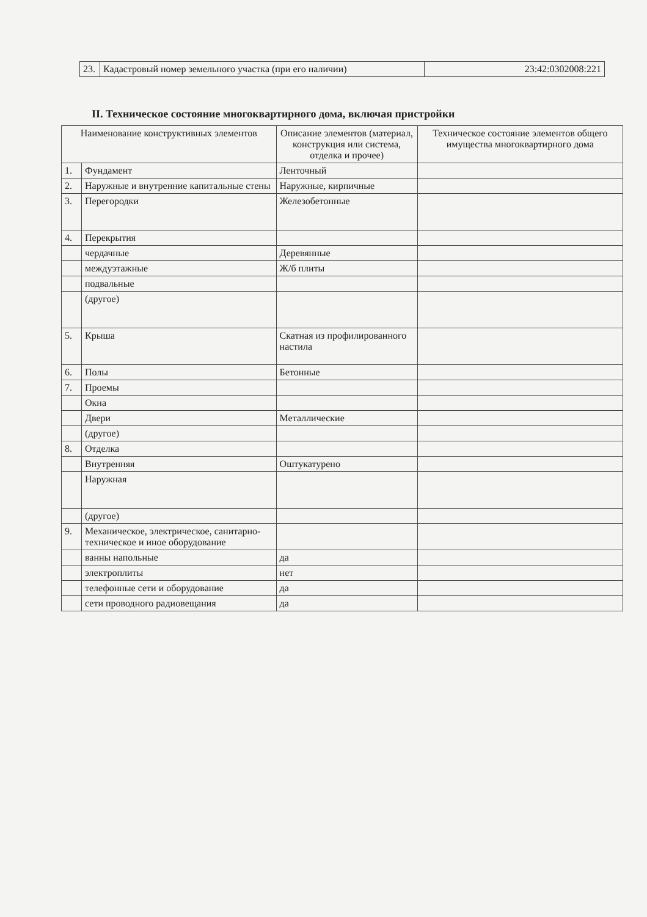| 23. | Кадастровый номер земельного участка (при его наличии) | 23:42:0302008:221 |
II. Техническое состояние многоквартирного дома, включая пристройки
| Наименование конструктивных элементов | | Описание элементов (материал, конструкция или система, отделка и прочее) | Техническое состояние элементов общего имущества многоквартирного дома |
| --- | --- | --- | --- |
| 1. | Фундамент | Ленточный | |
| 2. | Наружные и внутренние капитальные стены | Наружные, кирпичные | |
| 3. | Перегородки | Железобетонные | |
| 4. | Перекрытия | | |
| | чердачные | Деревянные | |
| | междуэтажные | Ж/б плиты | |
| | подвальные | | |
| | (другое) | | |
| 5. | Крыша | Скатная из профилированного настила | |
| 6. | Полы | Бетонные | |
| 7. | Проемы | | |
| | Окна | | |
| | Двери | Металлические | |
| | (другое) | | |
| 8. | Отделка | | |
| | Внутренняя | Оштукатурено | |
| | Наружная | | |
| | (другое) | | |
| 9. | Механическое, электрическое, санитарно-техническое и иное оборудование | | |
| | ванны напольные | да | |
| | электроплиты | нет | |
| | телефонные сети и оборудование | да | |
| | сети проводного радиовещания | да | |